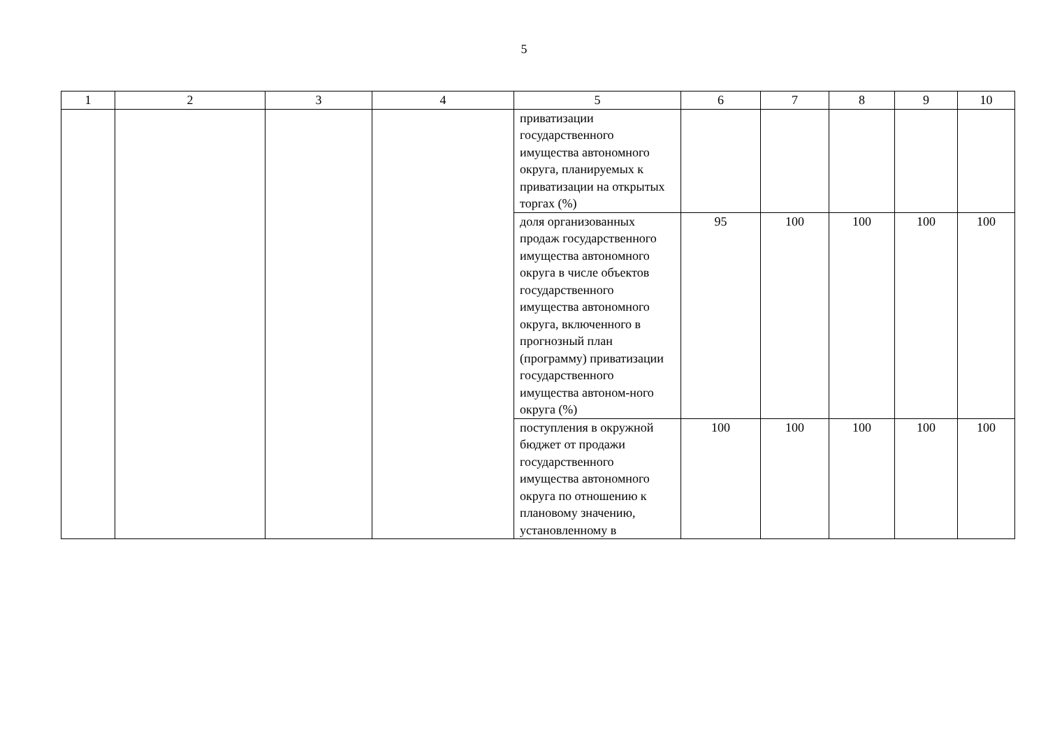5
| 1 | 2 | 3 | 4 | 5 | 6 | 7 | 8 | 9 | 10 |
| --- | --- | --- | --- | --- | --- | --- | --- | --- | --- |
| | | | | приватизации государственного имущества автономного округа, планируемых к приватизации на открытых торгах (%) | | | | | |
| | | | | доля организованных продаж государственного имущества автономного округа в числе объектов государственного имущества автономного округа, включенного в прогнозный план (программу) приватизации государственного имущества автоном-ного округа (%) | 95 | 100 | 100 | 100 | 100 |
| | | | | поступления в окружной бюджет от продажи государственного имущества автономного округа по отношению к плановому значению, установленному в | 100 | 100 | 100 | 100 | 100 |